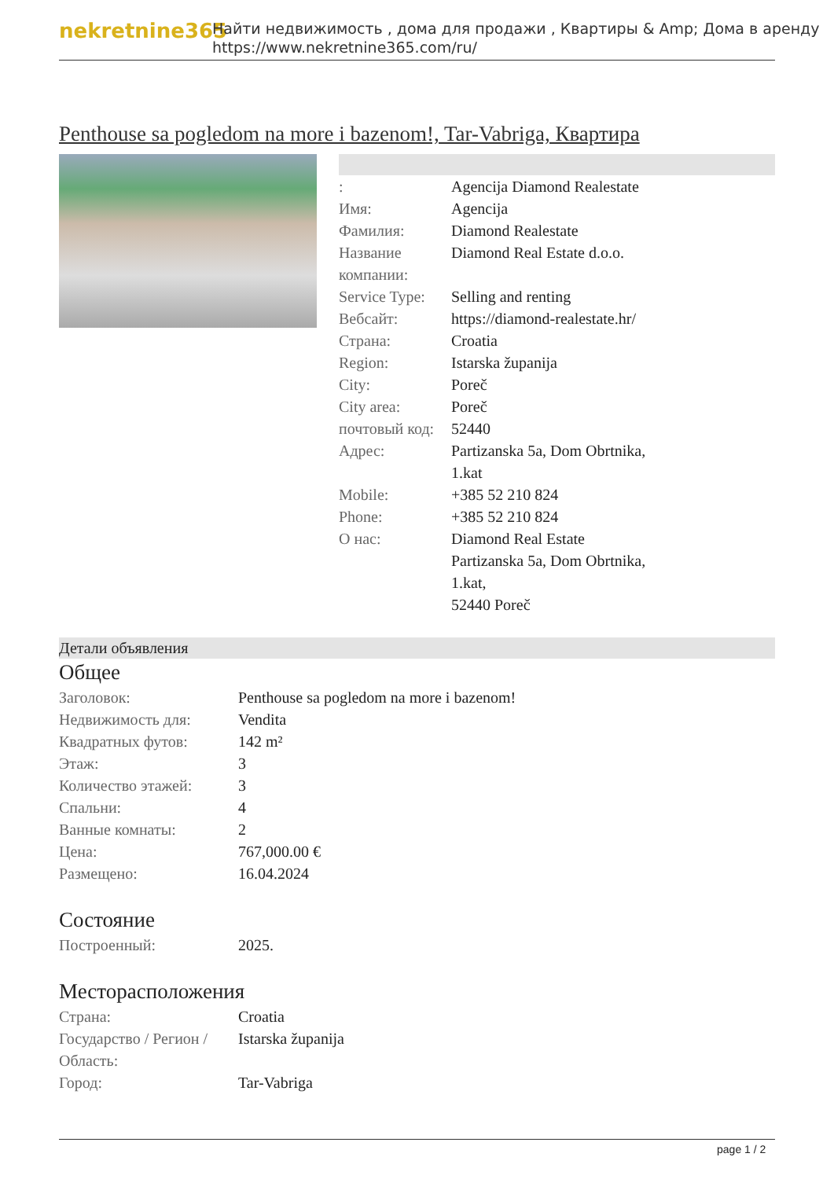nekretnine365
Найти недвижимость , дома для продажи , Квартиры & Amp; Дома в аренду
https://www.nekretnine365.com/ru/
Penthouse sa pogledom na more i bazenom!, Tar-Vabriga, Квартира
| : | Agencija Diamond Realestate |
| Имя: | Agencija |
| Фамилия: | Diamond Realestate |
| Название компании: | Diamond Real Estate d.o.o. |
| Service Type: | Selling and renting |
| Вебсайт: | https://diamond-realestate.hr/ |
| Страна: | Croatia |
| Region: | Istarska županija |
| City: | Poreč |
| City area: | Poreč |
| почтовый код: | 52440 |
| Адрес: | Partizanska 5a, Dom Obrtnika, 1.kat |
| Mobile: | +385 52 210 824 |
| Phone: | +385 52 210 824 |
| О нас: | Diamond Real Estate Partizanska 5a, Dom Obrtnika, 1.kat, 52440 Poreč |
Детали объявления
Общее
| Заголовок: | Penthouse sa pogledom na more i bazenom! |
| Недвижимость для: | Vendita |
| Квадратных футов: | 142 m² |
| Этаж: | 3 |
| Количество этажей: | 3 |
| Спальни: | 4 |
| Ванные комнаты: | 2 |
| Цена: | 767,000.00 € |
| Размещено: | 16.04.2024 |
Состояние
| Построенный: | 2025. |
Месторасположения
| Страна: | Croatia |
| Государство / Регион / Область: | Istarska županija |
| Город: | Tar-Vabriga |
page 1 / 2